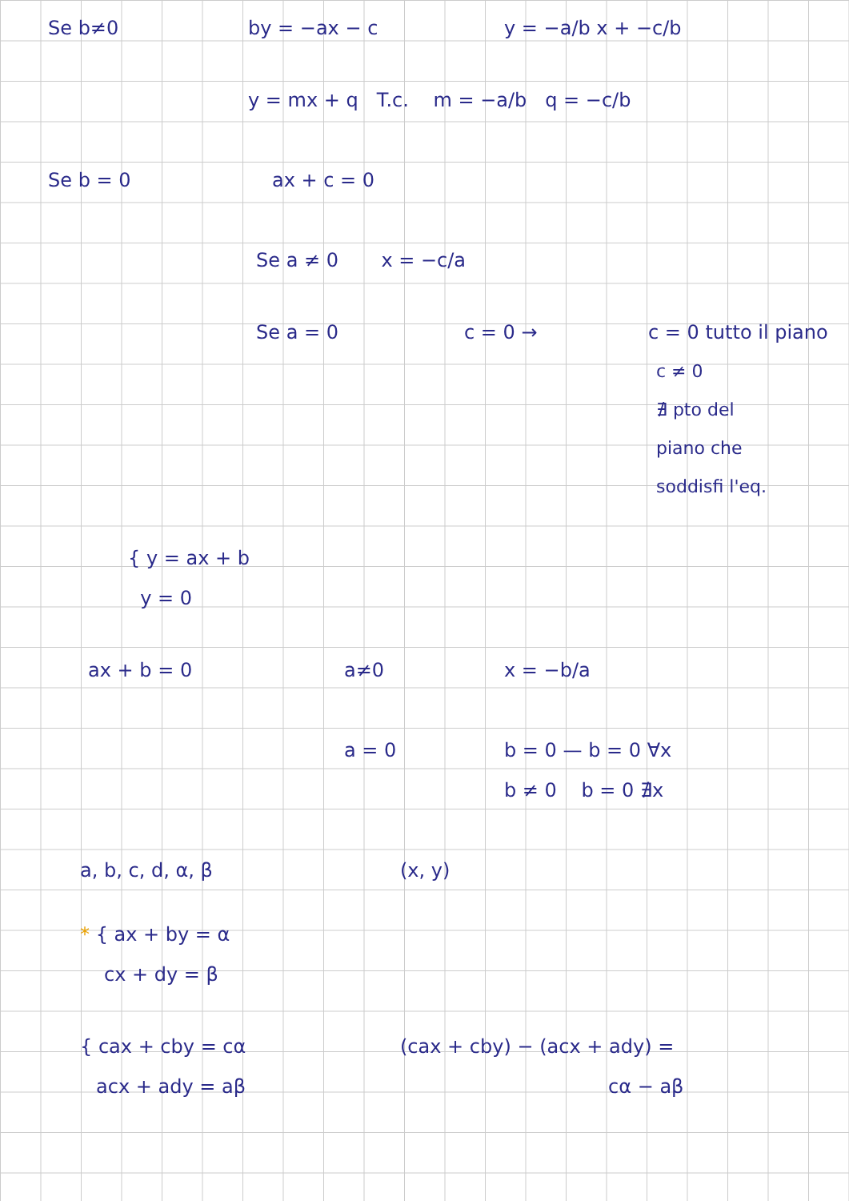Se b≠0 by = −ax − c y = −a/b x + −c/b
y = mx + q T.c. m = −a/b q = −c/b
Se b = 0 ax + c = 0
Se a ≠ 0 x = −c/a
Se a = 0 c = 0 → c = 0 tutto il piano
c ≠ 0
∄ pto del
piano che
soddisfi l'eq.
{ y = ax + b
y = 0
ax + b = 0 a≠0 x = −b/a
a = 0 b = 0 — b = 0 ∀x
b ≠ 0 b = 0 ∄x
a, b, c, d, α, β (x, y)
* { ax + by = α
cx + dy = β
{ cax + cby = cα (cax + cby) − (acx + ady) =
acx + ady = aβ cα − aβ